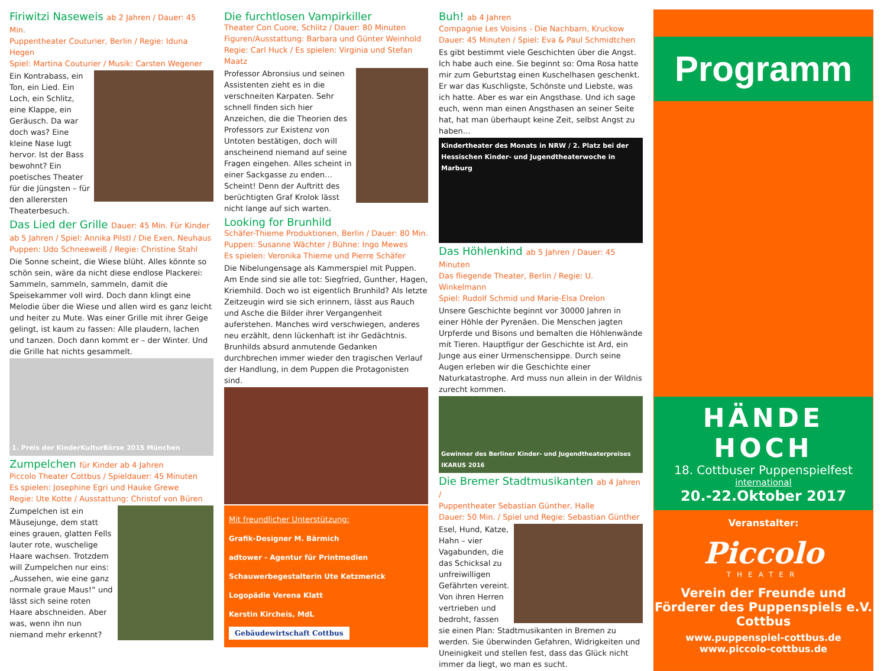Firiwitzi Naseweis ab 2 Jahren / Dauer: 45 Min.
Puppentheater Couturier, Berlin / Regie: Iduna Hegen
Spiel: Martina Couturier / Musik: Carsten Wegener
Ein Kontrabass, ein Ton, ein Lied. Ein Loch, ein Schlitz, eine Klappe, ein Geräusch. Da war doch was? Eine kleine Nase lugt hervor. Ist der Bass bewohnt? Ein poetisches Theater für die Jüngsten – für den allerersten Theaterbesuch.
Das Lied der Grille Dauer: 45 Min. Für Kinder ab 5 Jahren / Spiel: Annika Pilstl / Die Exen, Neuhaus
Puppen: Udo Schneeweiß / Regie: Christine Stahl
Die Sonne scheint, die Wiese blüht. Alles könnte so schön sein, wäre da nicht diese endlose Plackerei: Sammeln, sammeln, sammeln, damit die Speisekammer voll wird. Doch dann klingt eine Melodie über die Wiese und allen wird es ganz leicht und heiter zu Mute. Was einer Grille mit ihrer Geige gelingt, ist kaum zu fassen: Alle plaudern, lachen und tanzen. Doch dann kommt er – der Winter. Und die Grille hat nichts gesammelt.
1. Preis der KinderKulturBörse 2015 München
Zumpelchen für Kinder ab 4 Jahren
Piccolo Theater Cottbus / Spieldauer: 45 Minuten
Es spielen: Josephine Egri und Hauke Grewe
Regie: Ute Kotte / Ausstattung: Christof von Büren
Zumpelchen ist ein Mäusejunge, dem statt eines grauen, glatten Fells lauter rote, wuschelige Haare wachsen. Trotzdem will Zumpelchen nur eins: „Aussehen, wie eine ganz normale graue Maus!“ und lässt sich seine roten Haare abschneiden. Aber was, wenn ihn nun niemand mehr erkennt?
Die furchtlosen Vampirkiller
Theater Con Cuore, Schlitz / Dauer: 80 Minuten
Figuren/Ausstattung: Barbara und Günter Weinhold
Regie: Carl Huck / Es spielen: Virginia und Stefan Maatz
Professor Abronsius und seinen Assistenten zieht es in die verschneiten Karpaten. Sehr schnell finden sich hier Anzeichen, die die Theorien des Professors zur Existenz von Untoten bestätigen, doch will anscheinend niemand auf seine Fragen eingehen. Alles scheint in einer Sackgasse zu enden… Scheint! Denn der Auftritt des berüchtigten Graf Krolok lässt nicht lange auf sich warten.
Looking for Brunhild
Schäfer-Thieme Produktionen, Berlin / Dauer: 80 Min.
Puppen: Susanne Wächter / Bühne: Ingo Mewes
Es spielen: Veronika Thieme und Pierre Schäfer
Die Nibelungensage als Kammerspiel mit Puppen. Am Ende sind sie alle tot: Siegfried, Gunther, Hagen, Kriemhild. Doch wo ist eigentlich Brunhild? Als letzte Zeitzeugin wird sie sich erinnern, lässt aus Rauch und Asche die Bilder ihrer Vergangenheit auferstehen. Manches wird verschwiegen, anderes neu erzählt, denn lückenhaft ist ihr Gedächtnis. Brunhilds absurd anmutende Gedanken durchbrechen immer wieder den tragischen Verlauf der Handlung, in dem Puppen die Protagonisten sind.
Mit freundlicher Unterstützung:
Grafik-Designer M. Bärmich
adtower - Agentur für Printmedien
Schauwerbegestalterin Ute Ketzmerick
Logopädie Verena Klatt
Kerstin Kircheis, MdL
Gebäudewirtschaft Cottbus
Buh! ab 4 Jahren
Compagnie Les Voisins - Die Nachbarn, Kruckow
Dauer: 45 Minuten / Spiel: Eva & Paul Schmidtchen
Es gibt bestimmt viele Geschichten über die Angst. Ich habe auch eine. Sie beginnt so: Oma Rosa hatte mir zum Geburtstag einen Kuschelhasen geschenkt. Er war das Kuschligste, Schönste und Liebste, was ich hatte. Aber es war ein Angsthase. Und ich sage euch, wenn man einen Angsthasen an seiner Seite hat, hat man überhaupt keine Zeit, selbst Angst zu haben…
Kindertheater des Monats in NRW / 2. Platz bei der Hessischen Kinder- und Jugendtheaterwoche in Marburg
Das Höhlenkind ab 5 Jahren / Dauer: 45 Minuten
Das fliegende Theater, Berlin / Regie: U. Winkelmann
Spiel: Rudolf Schmid und Marie-Elsa Drelon
Unsere Geschichte beginnt vor 30000 Jahren in einer Höhle der Pyrenäen. Die Menschen jagten Urpferde und Bisons und bemalten die Höhlenwände mit Tieren. Hauptfigur der Geschichte ist Ard, ein Junge aus einer Urmenschensippe. Durch seine Augen erleben wir die Geschichte einer Naturkatastrophe. Ard muss nun allein in der Wildnis zurecht kommen.
Gewinner des Berliner Kinder- und Jugendtheaterpreises IKARUS 2016
Die Bremer Stadtmusikanten ab 4 Jahren /
Puppentheater Sebastian Günther, Halle
Dauer: 50 Min. / Spiel und Regie: Sebastian Günther
Esel, Hund, Katze, Hahn – vier Vagabunden, die das Schicksal zu unfreiwilligen Gefährten vereint. Von ihren Herren vertrieben und bedroht, fassen sie einen Plan: Stadtmusikanten in Bremen zu werden. Sie überwinden Gefahren, Widrigkeiten und Uneinigkeit und stellen fest, dass das Glück nicht immer da liegt, wo man es sucht.
Programm
HÄNDE HOCH
18. Cottbuser Puppenspielfest
international
20.-22.Oktober 2017
Veranstalter:
Piccolo
THEATER
Verein der Freunde und Förderer des Puppenspiels e.V. Cottbus
www.puppenspiel-cottbus.de
www.piccolo-cottbus.de